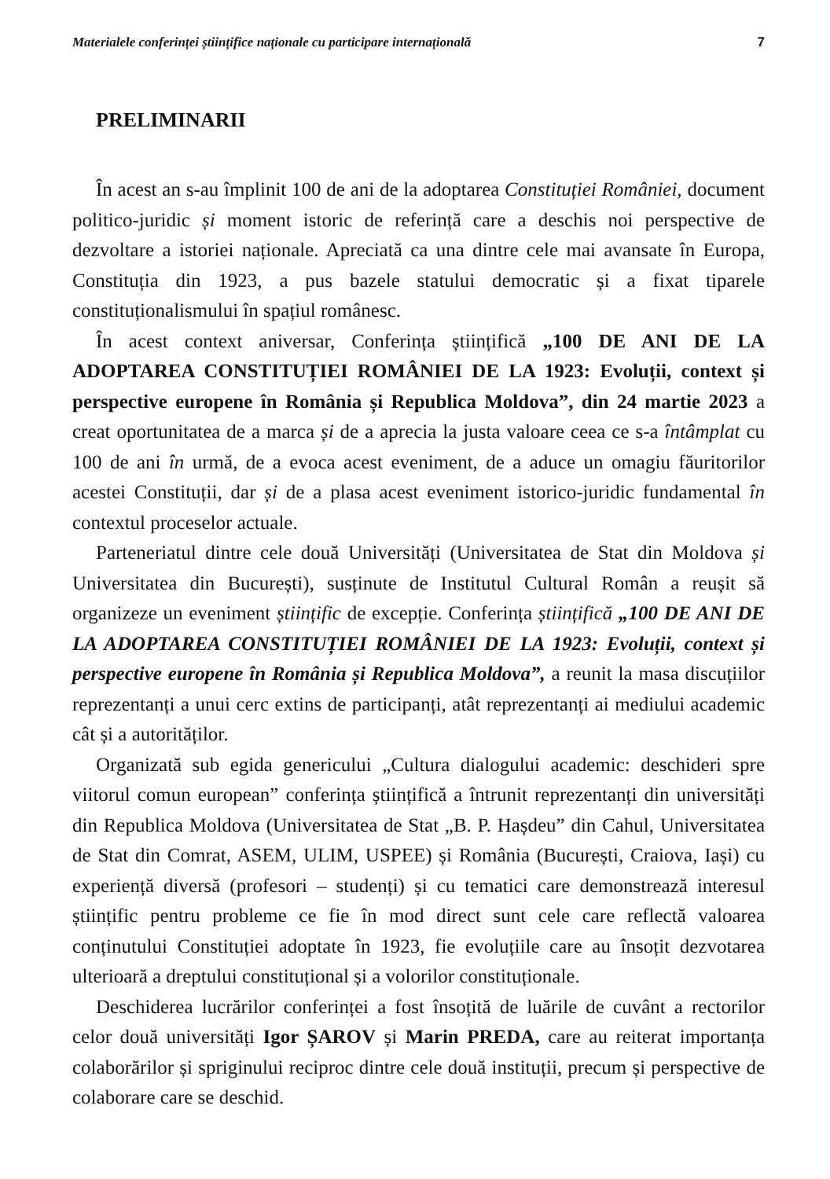Materialele conferinței științifice naționale cu participare internațională 7
PRELIMINARII
În acest an s-au împlinit 100 de ani de la adoptarea Constituției României, document politico-juridic și moment istoric de referință care a deschis noi perspective de dezvoltare a istoriei naționale. Apreciată ca una dintre cele mai avansate în Europa, Constituția din 1923, a pus bazele statului democratic și a fixat tiparele constituționalismului în spațiul românesc.
În acest context aniversar, Conferința științifică „100 DE ANI DE LA ADOPTAREA CONSTITUȚIEI ROMÂNIEI DE LA 1923: Evoluții, context și perspective europene în România și Republica Moldova”, din 24 martie 2023 a creat oportunitatea de a marca și de a aprecia la justa valoare ceea ce s-a întâmplat cu 100 de ani în urmă, de a evoca acest eveniment, de a aduce un omagiu făuritorilor acestei Constituții, dar și de a plasa acest eveniment istorico-juridic fundamental în contextul proceselor actuale.
Parteneriatul dintre cele două Universități (Universitatea de Stat din Moldova și Universitatea din București), susținute de Institutul Cultural Român a reușit să organizeze un eveniment științific de excepție. Conferința științifică „100 DE ANI DE LA ADOPTAREA CONSTITUȚIEI ROMÂNIEI DE LA 1923: Evoluții, context și perspective europene în România și Republica Moldova”, a reunit la masa discuțiilor reprezentanți a unui cerc extins de participanți, atât reprezentanți ai mediului academic cât și a autorităților.
Organizată sub egida genericului „Cultura dialogului academic: deschideri spre viitorul comun european” conferința științifică a întrunit reprezentanți din universități din Republica Moldova (Universitatea de Stat „B. P. Hașdeu” din Cahul, Universitatea de Stat din Comrat, ASEM, ULIM, USPEE) și România (București, Craiova, Iași) cu experiență diversă (profesori – studenți) și cu tematici care demonstrează interesul științific pentru probleme ce fie în mod direct sunt cele care reflectă valoarea conținutului Constituției adoptate în 1923, fie evoluțiile care au însoțit dezvotarea ulterioară a dreptului constituțional și a volorilor constituționale.
Deschiderea lucrărilor conferinței a fost însoțită de luările de cuvânt a rectorilor celor două universități Igor ȘAROV și Marin PREDA, care au reiterat importanța colaborărilor și spriginului reciproc dintre cele două instituții, precum și perspective de colaborare care se deschid.